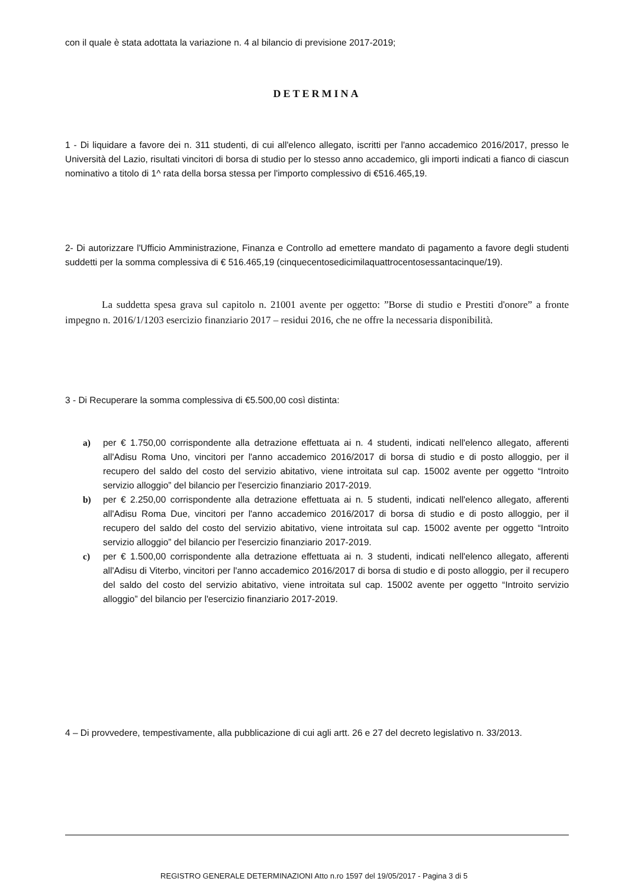con il quale è stata adottata la variazione n. 4 al bilancio di previsione 2017-2019;
DETERMINA
1 - Di liquidare a favore dei n. 311 studenti, di cui all'elenco allegato, iscritti per l'anno accademico 2016/2017, presso le Università del Lazio, risultati vincitori di borsa di studio per lo stesso anno accademico, gli importi indicati a fianco di ciascun nominativo a titolo di 1^ rata della borsa stessa per l'importo complessivo di €516.465,19.
2- Di autorizzare l'Ufficio Amministrazione, Finanza e Controllo ad emettere mandato di pagamento a favore degli studenti suddetti per la somma complessiva di € 516.465,19 (cinquecentosedicimilaquattrocentosessantacinque/19).
La suddetta spesa grava sul capitolo n. 21001 avente per oggetto: ”Borse di studio e Prestiti d'onore” a fronte impegno n. 2016/1/1203 esercizio finanziario 2017 – residui 2016, che ne offre la necessaria disponibilità.
3 - Di Recuperare la somma complessiva di €5.500,00 così distinta:
a) per € 1.750,00 corrispondente alla detrazione effettuata ai n. 4 studenti, indicati nell'elenco allegato, afferenti all'Adisu Roma Uno, vincitori per l'anno accademico 2016/2017 di borsa di studio e di posto alloggio, per il recupero del saldo del costo del servizio abitativo, viene introitata sul cap. 15002 avente per oggetto “Introito servizio alloggio” del bilancio per l'esercizio finanziario 2017-2019.
b) per € 2.250,00 corrispondente alla detrazione effettuata ai n. 5 studenti, indicati nell'elenco allegato, afferenti all'Adisu Roma Due, vincitori per l'anno accademico 2016/2017 di borsa di studio e di posto alloggio, per il recupero del saldo del costo del servizio abitativo, viene introitata sul cap. 15002 avente per oggetto “Introito servizio alloggio” del bilancio per l'esercizio finanziario 2017-2019.
c) per € 1.500,00 corrispondente alla detrazione effettuata ai n. 3 studenti, indicati nell'elenco allegato, afferenti all'Adisu di Viterbo, vincitori per l'anno accademico 2016/2017 di borsa di studio e di posto alloggio, per il recupero del saldo del costo del servizio abitativo, viene introitata sul cap. 15002 avente per oggetto “Introito servizio alloggio” del bilancio per l'esercizio finanziario 2017-2019.
4 – Di provvedere, tempestivamente, alla pubblicazione di cui agli artt. 26 e 27 del decreto legislativo n. 33/2013.
REGISTRO GENERALE DETERMINAZIONI Atto n.ro 1597 del 19/05/2017 - Pagina 3 di 5